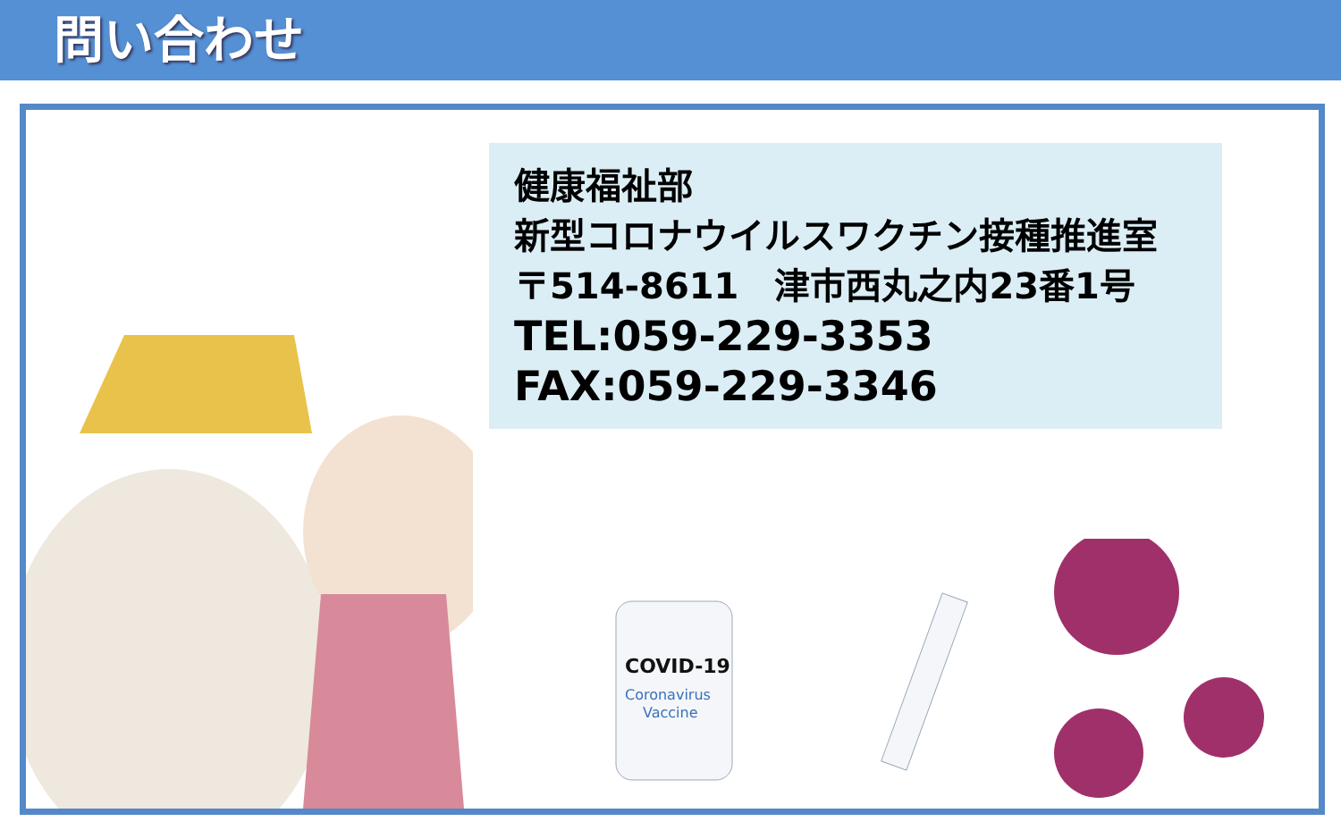問い合わせ
健康福祉部
新型コロナウイルスワクチン接種推進室
〒514-8611　津市西丸之内23番1号
TEL:059-229-3353
FAX:059-229-3346
COVID-19
Coronavirus
Vaccine